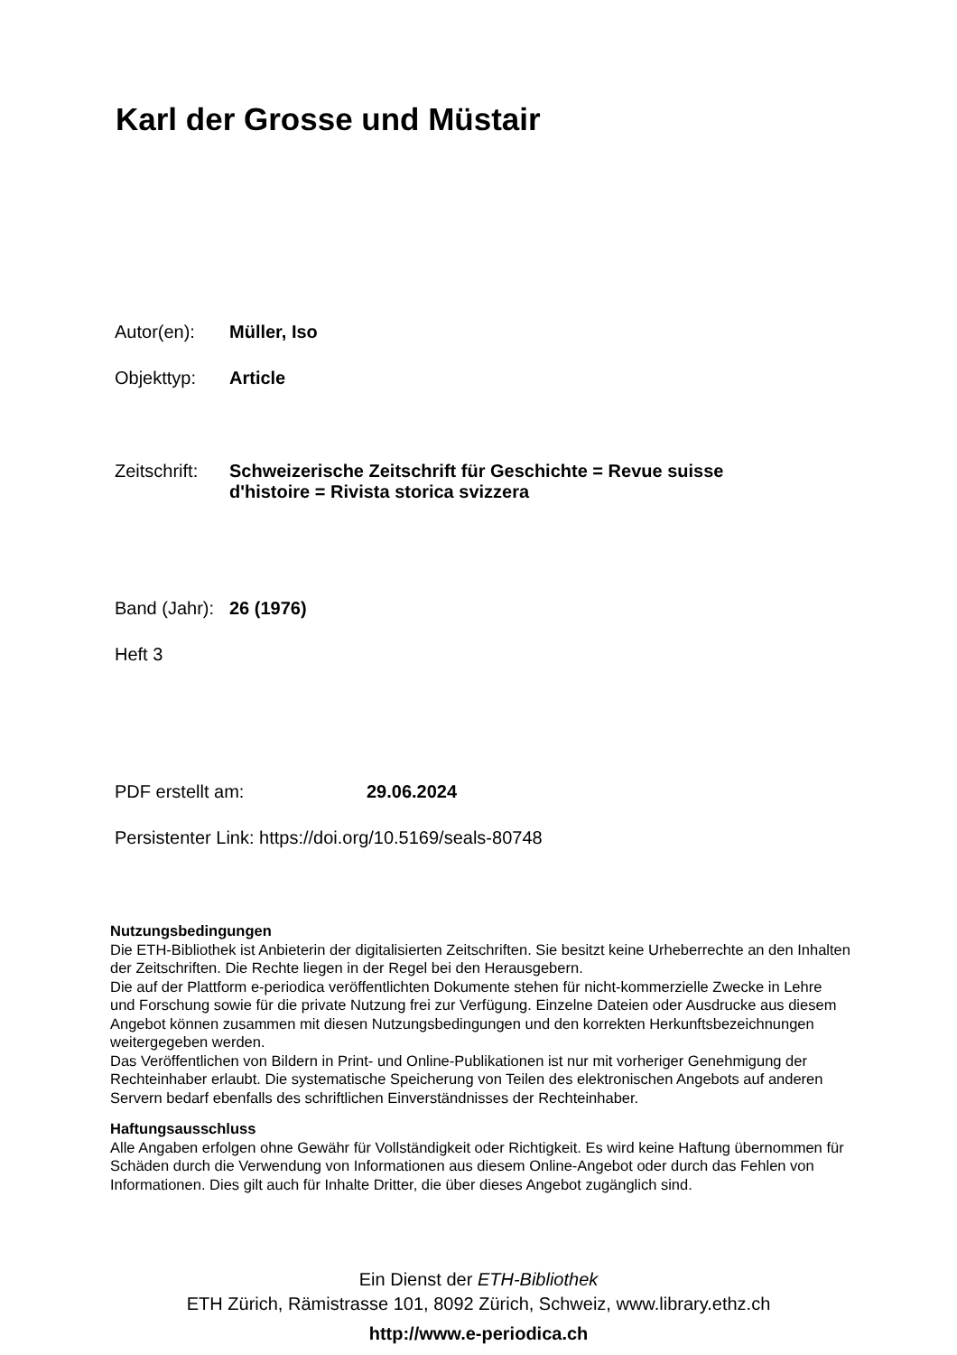Karl der Grosse und Müstair
Autor(en): Müller, Iso
Objekttyp: Article
Zeitschrift: Schweizerische Zeitschrift für Geschichte = Revue suisse
d'histoire = Rivista storica svizzera
Band (Jahr): 26 (1976)
Heft 3
PDF erstellt am: 29.06.2024
Persistenter Link: https://doi.org/10.5169/seals-80748
Nutzungsbedingungen
Die ETH-Bibliothek ist Anbieterin der digitalisierten Zeitschriften. Sie besitzt keine Urheberrechte an den Inhalten der Zeitschriften. Die Rechte liegen in der Regel bei den Herausgebern.
Die auf der Plattform e-periodica veröffentlichten Dokumente stehen für nicht-kommerzielle Zwecke in Lehre und Forschung sowie für die private Nutzung frei zur Verfügung. Einzelne Dateien oder Ausdrucke aus diesem Angebot können zusammen mit diesen Nutzungsbedingungen und den korrekten Herkunftsbezeichnungen weitergegeben werden.
Das Veröffentlichen von Bildern in Print- und Online-Publikationen ist nur mit vorheriger Genehmigung der Rechteinhaber erlaubt. Die systematische Speicherung von Teilen des elektronischen Angebots auf anderen Servern bedarf ebenfalls des schriftlichen Einverständnisses der Rechteinhaber.
Haftungsausschluss
Alle Angaben erfolgen ohne Gewähr für Vollständigkeit oder Richtigkeit. Es wird keine Haftung übernommen für Schäden durch die Verwendung von Informationen aus diesem Online-Angebot oder durch das Fehlen von Informationen. Dies gilt auch für Inhalte Dritter, die über dieses Angebot zugänglich sind.
Ein Dienst der ETH-Bibliothek
ETH Zürich, Rämistrasse 101, 8092 Zürich, Schweiz, www.library.ethz.ch
http://www.e-periodica.ch